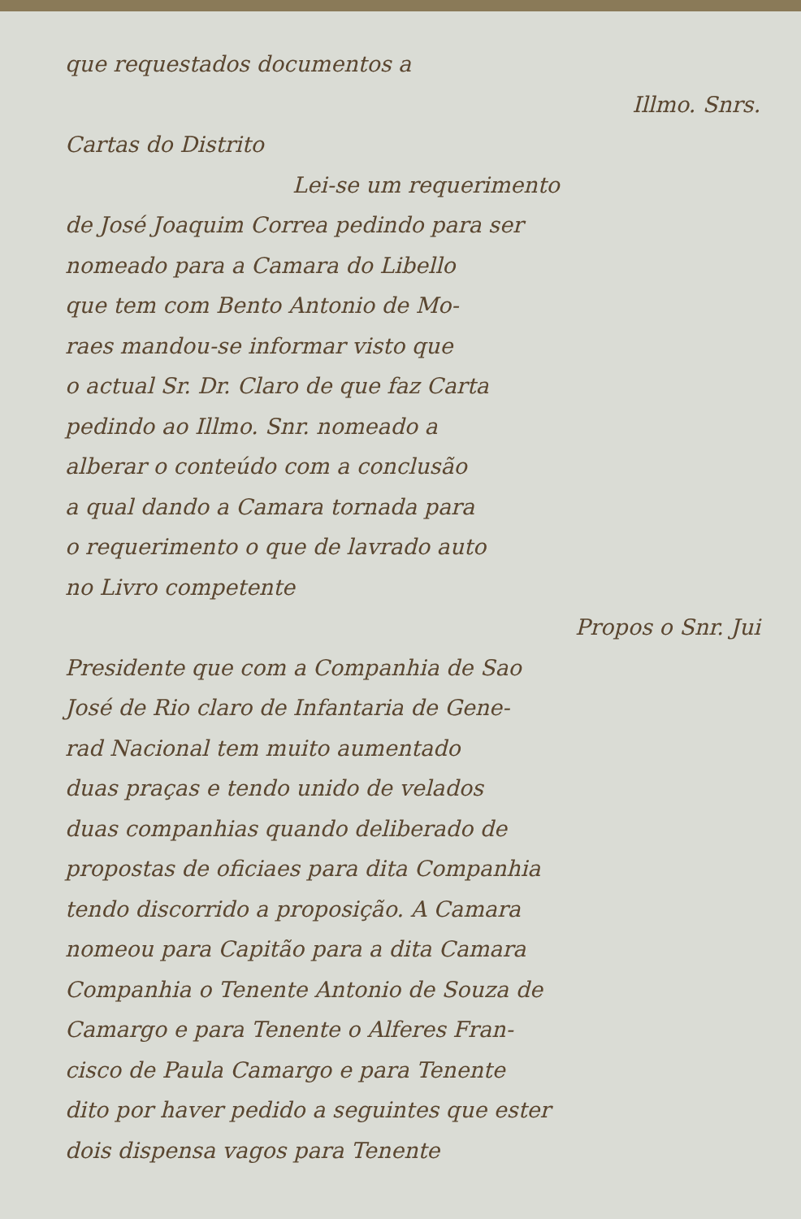que requestados documentos a
Illmo. Snrs.
Cartas do Distrito
Lei-se um requerimento
de José Joaquim Correa pedindo para ser
nomeado para a Camara do Libello
que tem com Bento Antonio de Mo-
raes mandou-se informar visto que
o actual Sr. Dr. Claro de que faz Carta
pedindo ao Illmo. Snr. nomeado a
alberar o conteúdo com a conclusão
a qual dando a Camara tornada para
o requerimento o que de lavrado auto
no Livro competente
Propos o Snr. Jui
Presidente que com a Companhia de Sao
José de Rio claro de Infantaria de Gene-
rad Nacional tem muito aumentado
duas praças e tendo unido de velados
duas companhias quando deliberado de
propostas de oficiaes para dita Companhia
tendo discorrido a proposição. A Camara
nomeou para Capitão para a dita Camara
Companhia o Tenente Antonio de Souza de
Camargo e para Tenente o Alferes Fran-
cisco de Paula Camargo e para Tenente
dito por haver pedido a seguintes que ester
dois dispensa vagos para Tenente